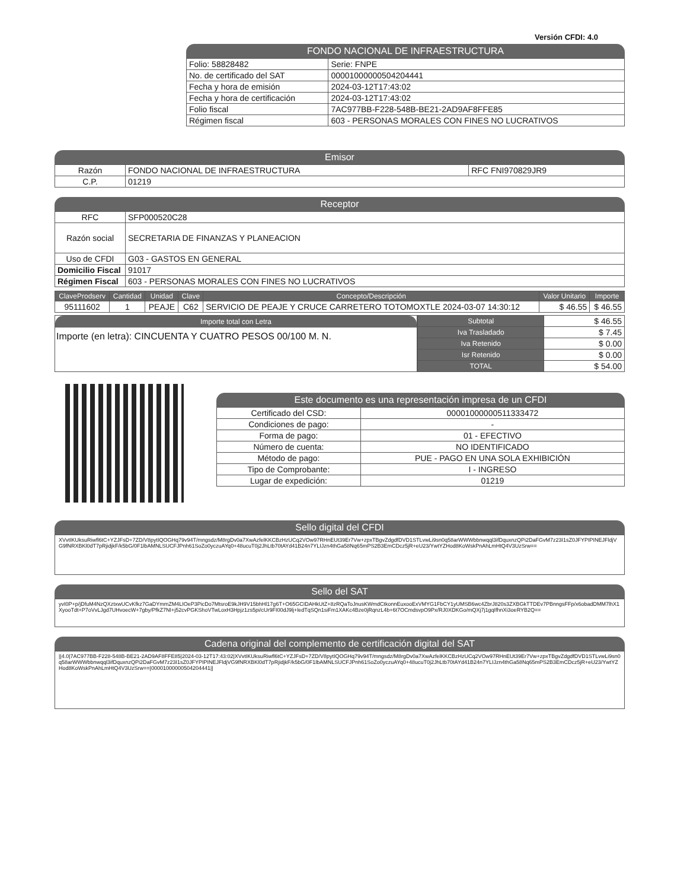Versión CFDI: 4.0
FONDO NACIONAL DE INFRAESTRUCTURA
| Folio: 58828482 | Serie: FNPE |
| No. de certificado del SAT | 00001000000504204441 |
| Fecha y hora de emisión | 2024-03-12T17:43:02 |
| Fecha y hora de certificación | 2024-03-12T17:43:02 |
| Folio fiscal | 7AC977BB-F228-548B-BE21-2AD9AF8FFE85 |
| Régimen fiscal | 603 - PERSONAS MORALES CON FINES NO LUCRATIVOS |
Emisor
| Razón | FONDO NACIONAL DE INFRAESTRUCTURA | RFC FNI970829JR9 |
| C.P. | 01219 | |
Receptor
| RFC | SFP000520C28 |
| Razón social | SECRETARIA DE FINANZAS Y PLANEACION |
| Uso de CFDI | G03 - GASTOS EN GENERAL |
| Domicilio Fiscal | 91017 |
| Régimen Fiscal | 603 - PERSONAS MORALES CON FINES NO LUCRATIVOS |
| ClaveProdserv | Cantidad | Unidad | Clave | Concepto/Descripción | Valor Unitario | Importe |
| --- | --- | --- | --- | --- | --- | --- |
| 95111602 | 1 | PEAJE | C62 | SERVICIO DE PEAJE Y CRUCE CARRETERO TOTOMOXTLE 2024-03-07 14:30:12 | $ 46.55 | $ 46.55 |
Importe total con Letra
Importe (en letra): CINCUENTA Y CUATRO PESOS 00/100 M. N.
| Subtotal | $ 46.55 |
| Iva Trasladado | $ 7.45 |
| Iva Retenido | $ 0.00 |
| Isr Retenido | $ 0.00 |
| TOTAL | $ 54.00 |
Este documento es una representación impresa de un CFDI
| Certificado del CSD: | 00001000000511333472 |
| Condiciones de pago: | - |
| Forma de pago: | 01 - EFECTIVO |
| Número de cuenta: | NO IDENTIFICADO |
| Método de pago: | PUE - PAGO EN UNA SOLA EXHIBICIÓN |
| Tipo de Comprobante: | I - INGRESO |
| Lugar de expedición: | 01219 |
Sello digital del CFDI
XVvtIKUksuRiwfl6tC+YZJFsD+7ZD/V8pytIQOGHq79v94T/mngsdz/M8rgDv0a7XwAzfelKKCBzHzUCq2VOw97RHnEUt39Er7Vw+zpxTBgvZdgdfDVD1STLvwLi9sn0q58arWWWbbnwqql3ifDquxnzQPi2DaFGvM7z23I1sZ0JFYPIPINEJFldjVG9fNRXBKl0dT7pRjidjkF/k5bG/0F1lbAMNLSUCFJPnh61SoZo0yczuAYq0+48ucuT0j2JhLtb70tAYd41B24n7YLIJzn4thGa58Nq65mPS2B3EmCDcz5jR+eU23/YwtYZHod8KoWskPnAhLmHtQ4V3UzSrw==
Sello del SAT
yvI0P+p/jDfuM4NzQXztxwUCvKfkz7GaDYmmZM4LIOeP3PicDo7MtsroE9kJH9V15bhHl17g6T+O65GCIDAHkUtZ+8zRQaToJnusKWmdCtkonnEuxooExVMYG1FbCY1yUMSB6wc4ZbrJ820s3ZXBGkTTDEv7PBnngsFFp/x6obadDMM7lhX1XyooTdt+P7oVvLJgd7UHvoecW+7gby/PfkZ7NI+j52cvPGKShoVTwLoxH3Hpjz1zs5pi/cUr9FI00dJ9lj+ledTqSQn1siFm1XAKc4Bze0jRqnzL4b+6t7OCmdsvpO9Px/RJ0XDKGo/mQXj7j1gqIfhnXi3oeRYB2Q==
Cadena original del complemento de certificación digital del SAT
||4.0|7AC977BB-F228-548B-BE21-2AD9AF8FFE85|2024-03-12T17:43:02|XVvtIKUksuRiwfl6tC+YZJFsD+7ZD/V8pytIQOGHq79v94T/mngsdz/M8rgDv0a7XwAzfelKKCBzHzUCq2VOw97RHnEUt39Er7Vw+zpxTBgvZdgdfDVD1STLvwLi9sn0q58arWWWbbnwqql3ifDquxnzQPi2DaFGvM7z23I1sZ0JFYPIPINEJFldjVG9fNRXBKl0dT7pRjidjkF/k5bG/0F1lbAMNLSUCFJPnh61SoZo0yczuAYq0+48ucuT0j2JhLtb70tAYd41B24n7YLIJzn4thGa58Nq65mPS2B3EmCDcz5jR+eU23/YwtYZHod8KoWskPnAhLmHtQ4V3UzSrw==|00001000000504204441||